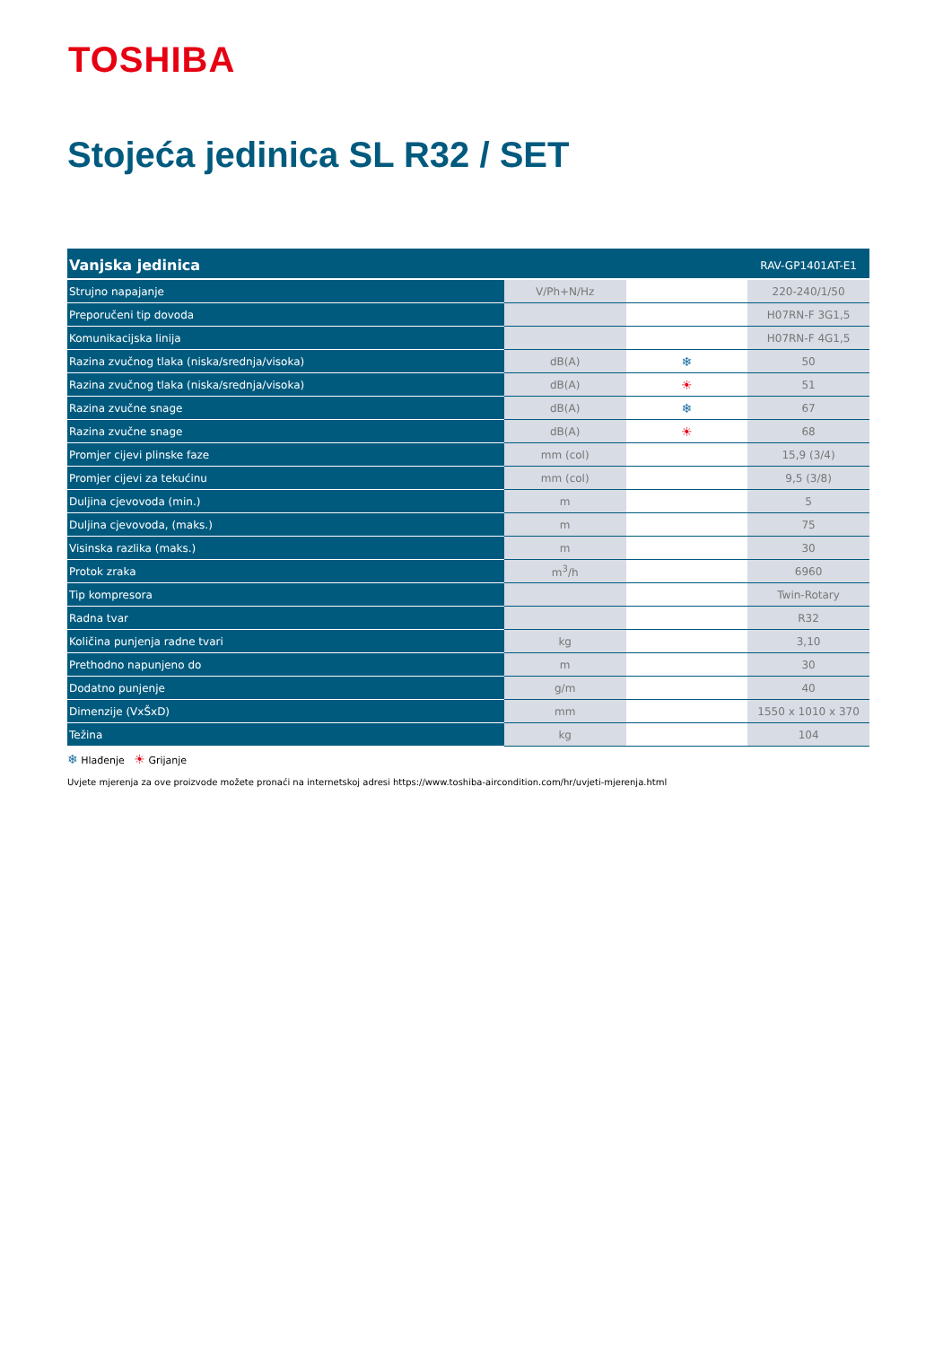TOSHIBA
Stojeća jedinica SL R32 / SET
| Vanjska jedinica | | | RAV-GP1401AT-E1 |
| --- | --- | --- | --- |
| Strujno napajanje | V/Ph+N/Hz | | 220-240/1/50 |
| Preporučeni tip dovoda | | | H07RN-F 3G1,5 |
| Komunikacijska linija | | | H07RN-F 4G1,5 |
| Razina zvučnog tlaka (niska/srednja/visoka) | dB(A) | ❄ | 50 |
| Razina zvučnog tlaka (niska/srednja/visoka) | dB(A) | ☀ | 51 |
| Razina zvučne snage | dB(A) | ❄ | 67 |
| Razina zvučne snage | dB(A) | ☀ | 68 |
| Promjer cijevi plinske faze | mm (col) | | 15,9 (3/4) |
| Promjer cijevi za tekućinu | mm (col) | | 9,5 (3/8) |
| Duljina cjevovoda (min.) | m | | 5 |
| Duljina cjevovoda, (maks.) | m | | 75 |
| Visinska razlika (maks.) | m | | 30 |
| Protok zraka | m<sup>3</sup>/h | | 6960 |
| Tip kompresora | | | Twin-Rotary |
| Radna tvar | | | R32 |
| Količina punjenja radne tvari | kg | | 3,10 |
| Prethodno napunjeno do | m | | 30 |
| Dodatno punjenje | g/m | | 40 |
| Dimenzije (VxŠxD) | mm | | 1550 x 1010 x 370 |
| Težina | kg | | 104 |
❄ Hlađenje ☀ Grijanje
Uvjete mjerenja za ove proizvode možete pronaći na internetskoj adresi https://www.toshiba-aircondition.com/hr/uvjeti-mjerenja.html